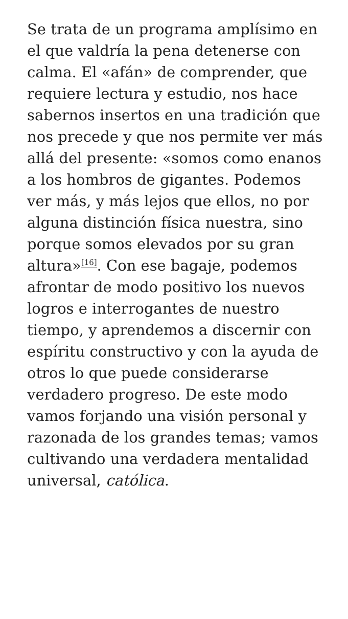Se trata de un programa amplísimo en el que valdría la pena detenerse con calma. El «afán» de comprender, que requiere lectura y estudio, nos hace sabernos insertos en una tradición que nos precede y que nos permite ver más allá del presente: «somos como enanos a los hombros de gigantes. Podemos ver más, y más lejos que ellos, no por alguna distinción física nuestra, sino porque somos elevados por su gran altura»<sup>[16]</sup>. Con ese bagaje, podemos afrontar de modo positivo los nuevos logros e interrogantes de nuestro tiempo, y aprendemos a discernir con espíritu constructivo y con la ayuda de otros lo que puede considerarse verdadero progreso. De este modo vamos forjando una visión personal y razonada de los grandes temas; vamos cultivando una verdadera mentalidad universal, católica.